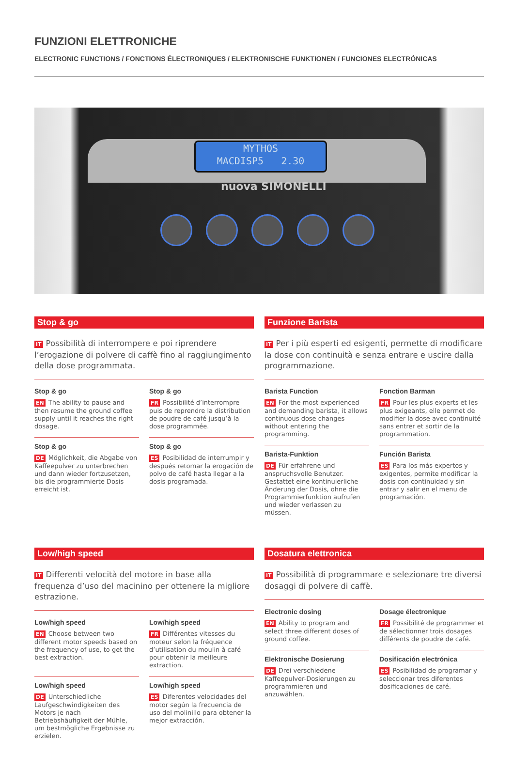FUNZIONI ELETTRONICHE
ELECTRONIC FUNCTIONS / FONCTIONS ÉLECTRONIQUES / ELEKTRONISCHE FUNKTIONEN / FUNCIONES ELECTRÓNICAS
MYTHOS
MACDISP5 2.30
nuova SIMONELLI
Stop & go
IT Possibilità di interrompere e poi riprendere l’erogazione di polvere di caffè fino al raggiungimento della dose programmata.
Stop & go
EN The ability to pause and then resume the ground coffee supply until it reaches the right dosage.
Stop & go
FR Possibilité d’interrompre puis de reprendre la distribution de poudre de café jusqu’à la dose programmée.
Stop & go
DE Möglichkeit, die Abgabe von Kaffeepulver zu unterbrechen und dann wieder fortzusetzen, bis die programmierte Dosis erreicht ist.
Stop & go
ES Posibilidad de interrumpir y después retomar la erogación de polvo de café hasta llegar a la dosis programada.
Funzione Barista
IT Per i più esperti ed esigenti, permette di modificare la dose con continuità e senza entrare e uscire dalla programmazione.
Barista Function
EN For the most experienced and demanding barista, it allows continuous dose changes without entering the programming.
Fonction Barman
FR Pour les plus experts et les plus exigeants, elle permet de modifier la dose avec continuité sans entrer et sortir de la programmation.
Barista-Funktion
DE Für erfahrene und anspruchsvolle Benutzer. Gestattet eine kontinuierliche Änderung der Dosis, ohne die Programmierfunktion aufrufen und wieder verlassen zu müssen.
Función Barista
ES Para los más expertos y exigentes, permite modificar la dosis con continuidad y sin entrar y salir en el menu de programación.
Low/high speed
IT Differenti velocità del motore in base alla frequenza d’uso del macinino per ottenere la migliore estrazione.
Low/high speed
EN Choose between two different motor speeds based on the frequency of use, to get the best extraction.
Low/high speed
FR Différentes vitesses du moteur selon la fréquence d’utilisation du moulin à café pour obtenir la meilleure extraction.
Low/high speed
DE Unterschiedliche Laufgeschwindigkeiten des Motors je nach Betriebshäufigkeit der Mühle, um bestmögliche Ergebnisse zu erzielen.
Low/high speed
ES Diferentes velocidades del motor según la frecuencia de uso del molinillo para obtener la mejor extracción.
Dosatura elettronica
IT Possibilità di programmare e selezionare tre diversi dosaggi di polvere di caffè.
Electronic dosing
EN Ability to program and select three different doses of ground coffee.
Dosage électronique
FR Possibilité de programmer et de sélectionner trois dosages différents de poudre de café.
Elektronische Dosierung
DE Drei verschiedene Kaffeepulver-Dosierungen zu programmieren und anzuwählen.
Dosificación electrónica
ES Posibilidad de programar y seleccionar tres diferentes dosificaciones de café.